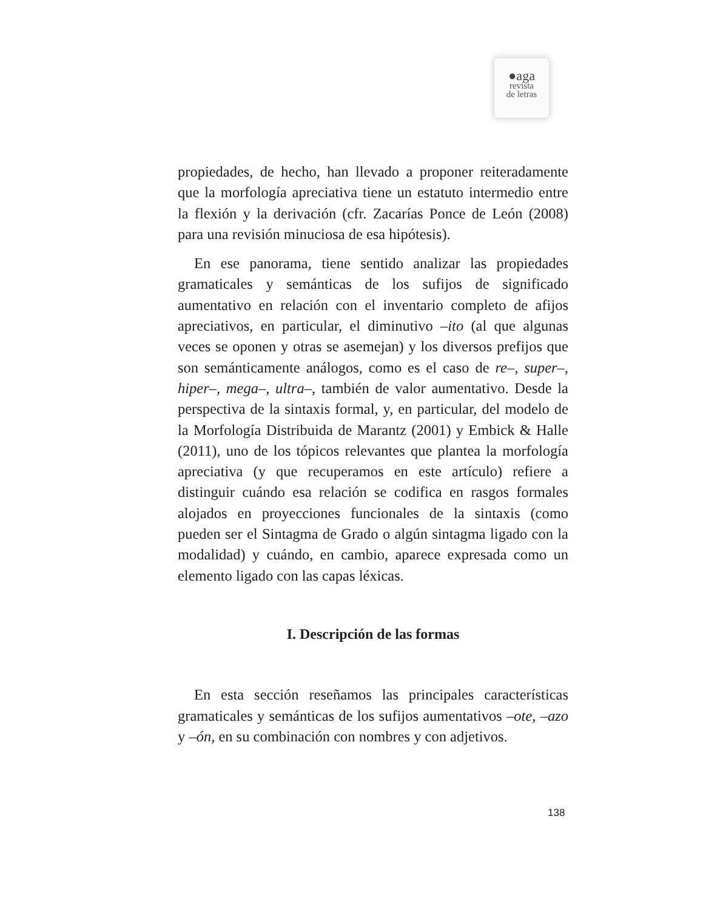●aga
revista
de letras
propiedades, de hecho, han llevado a proponer reiteradamente que la morfología apreciativa tiene un estatuto intermedio entre la flexión y la derivación (cfr. Zacarías Ponce de León (2008) para una revisión minuciosa de esa hipótesis).
En ese panorama, tiene sentido analizar las propiedades gramaticales y semánticas de los sufijos de significado aumentativo en relación con el inventario completo de afijos apreciativos, en particular, el diminutivo –ito (al que algunas veces se oponen y otras se asemejan) y los diversos prefijos que son semánticamente análogos, como es el caso de re–, super–, hiper–, mega–, ultra–, también de valor aumentativo. Desde la perspectiva de la sintaxis formal, y, en particular, del modelo de la Morfología Distribuida de Marantz (2001) y Embick & Halle (2011), uno de los tópicos relevantes que plantea la morfología apreciativa (y que recuperamos en este artículo) refiere a distinguir cuándo esa relación se codifica en rasgos formales alojados en proyecciones funcionales de la sintaxis (como pueden ser el Sintagma de Grado o algún sintagma ligado con la modalidad) y cuándo, en cambio, aparece expresada como un elemento ligado con las capas léxicas.
I. Descripción de las formas
En esta sección reseñamos las principales características gramaticales y semánticas de los sufijos aumentativos –ote, –azo y –ón, en su combinación con nombres y con adjetivos.
138